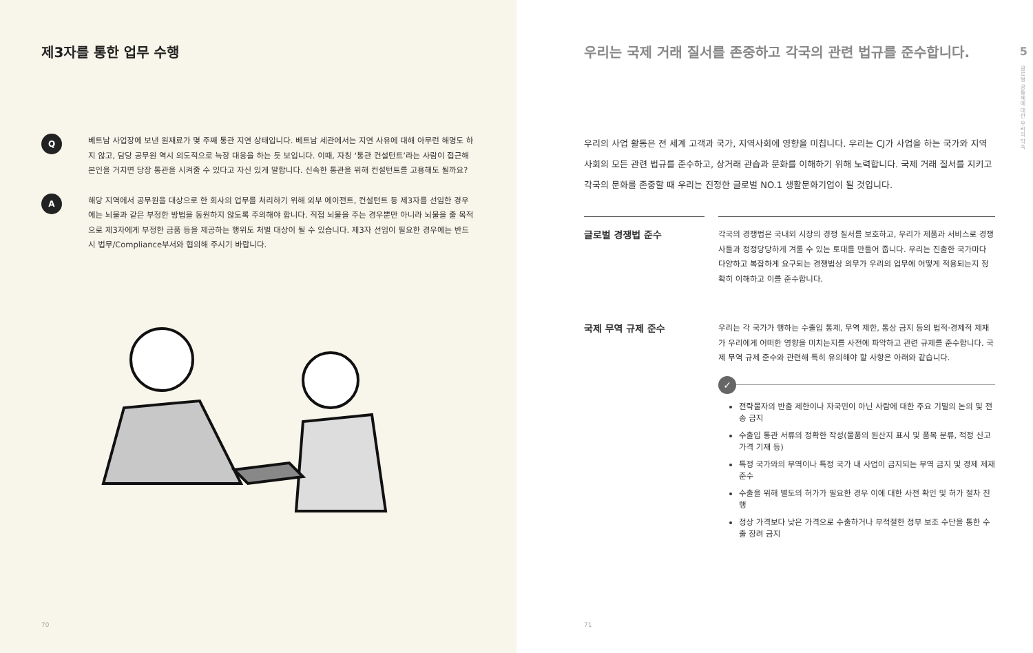제3자를 통한 업무 수행
Q
베트남 사업장에 보낸 원재료가 몇 주째 통관 지연 상태입니다. 베트남 세관에서는 지연 사유에 대해 아무런 해명도 하지 않고, 담당 공무원 역시 의도적으로 늑장 대응을 하는 듯 보입니다. 이때, 자칭 ‘통관 컨설턴트’라는 사람이 접근해 본인을 거치면 당장 통관을 시켜줄 수 있다고 자신 있게 말합니다. 신속한 통관을 위해 컨설턴트를 고용해도 될까요?
A
해당 지역에서 공무원을 대상으로 한 회사의 업무를 처리하기 위해 외부 에이전트, 컨설턴트 등 제3자를 선임한 경우에는 뇌물과 같은 부정한 방법을 동원하지 않도록 주의해야 합니다. 직접 뇌물을 주는 경우뿐만 아니라 뇌물을 줄 목적으로 제3자에게 부정한 금품 등을 제공하는 행위도 처벌 대상이 될 수 있습니다. 제3자 선임이 필요한 경우에는 반드시 법무/Compliance부서와 협의해 주시기 바랍니다.
70
우리는 국제 거래 질서를 존중하고 각국의 관련 법규를 준수합니다.
5
글로벌 공동체에 대한 우리의 약속
우리의 사업 활동은 전 세계 고객과 국가, 지역사회에 영향을 미칩니다. 우리는 CJ가 사업을 하는 국가와 지역사회의 모든 관련 법규를 준수하고, 상거래 관습과 문화를 이해하기 위해 노력합니다. 국제 거래 질서를 지키고 각국의 문화를 존중할 때 우리는 진정한 글로벌 NO.1 생활문화기업이 될 것입니다.
글로벌 경쟁법 준수
각국의 경쟁법은 국내외 시장의 경쟁 질서를 보호하고, 우리가 제품과 서비스로 경쟁사들과 정정당당하게 겨룰 수 있는 토대를 만들어 줍니다. 우리는 진출한 국가마다 다양하고 복잡하게 요구되는 경쟁법상 의무가 우리의 업무에 어떻게 적용되는지 정확히 이해하고 이를 준수합니다.
국제 무역 규제 준수
우리는 각 국가가 행하는 수출입 통제, 무역 제한, 통상 금지 등의 법적·경제적 제재가 우리에게 어떠한 영향을 미치는지를 사전에 파악하고 관련 규제를 준수합니다. 국제 무역 규제 준수와 관련해 특히 유의해야 할 사항은 아래와 같습니다.
✓
전략물자의 반출 제한이나 자국민이 아닌 사람에 대한 주요 기밀의 논의 및 전송 금지
수출입 통관 서류의 정확한 작성(물품의 원산지 표시 및 품목 분류, 적정 신고 가격 기재 등)
특정 국가와의 무역이나 특정 국가 내 사업이 금지되는 무역 금지 및 경제 제재 준수
수출을 위해 별도의 허가가 필요한 경우 이에 대한 사전 확인 및 허가 절차 진행
정상 가격보다 낮은 가격으로 수출하거나 부적절한 정부 보조 수단을 통한 수출 장려 금지
71